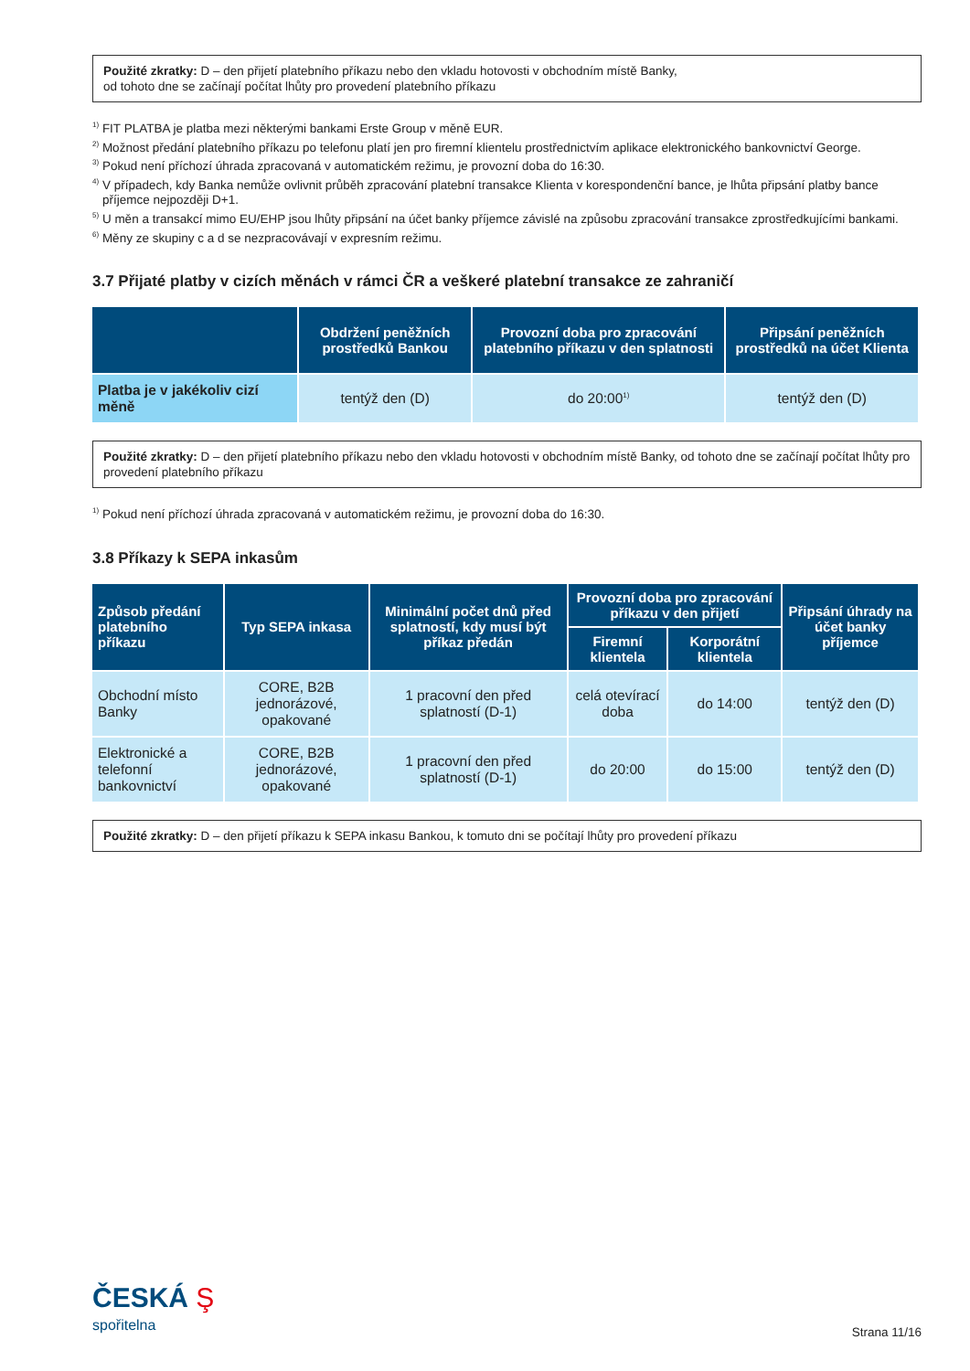Použité zkratky: D – den přijetí platebního příkazu nebo den vkladu hotovosti v obchodním místě Banky,
od tohoto dne se začínají počítat lhůty pro provedení platebního příkazu
<sup>1)</sup> FIT PLATBA je platba mezi některými bankami Erste Group v měně EUR.
<sup>2)</sup> Možnost předání platebního příkazu po telefonu platí jen pro firemní klientelu prostřednictvím aplikace elektronického bankovnictví George.
<sup>3)</sup> Pokud není příchozí úhrada zpracovaná v automatickém režimu, je provozní doba do 16:30.
<sup>4)</sup> V případech, kdy Banka nemůže ovlivnit průběh zpracování platební transakce Klienta v korespondenční bance, je lhůta připsání platby bance příjemce nejpozději D+1.
<sup>5)</sup> U měn a transakcí mimo EU/EHP jsou lhůty připsání na účet banky příjemce závislé na způsobu zpracování transakce zprostředkujícími bankami.
<sup>6)</sup> Měny ze skupiny c a d se nezpracovávají v expresním režimu.
3.7 Přijaté platby v cizích měnách v rámci ČR a veškeré platební transakce ze zahraničí
| | Obdržení peněžních prostředků Bankou | Provozní doba pro zpracování platebního příkazu v den splatnosti | Připsání peněžních prostředků na účet Klienta |
| --- | --- | --- | --- |
| Platba je v jakékoliv cizí měně | tentýž den (D) | do 20:00<sup>1)</sup> | tentýž den (D) |
Použité zkratky: D – den přijetí platebního příkazu nebo den vkladu hotovosti v obchodním místě Banky, od tohoto dne se začínají počítat lhůty pro provedení platebního příkazu
<sup>1)</sup> Pokud není příchozí úhrada zpracovaná v automatickém režimu, je provozní doba do 16:30.
3.8 Příkazy k SEPA inkasům
| Způsob předání platebního příkazu | Typ SEPA inkasa | Minimální počet dnů před splatností, kdy musí být příkaz předán | Provozní doba pro zpracování příkazu v den přijetí | | Připsání úhrady na účet banky příjemce |
| --- | --- | --- | --- | --- | --- |
| | | | Firemní klientela | Korporátní klientela | |
| Obchodní místo Banky | CORE, B2B jednorázové, opakované | 1 pracovní den před splatností (D-1) | celá otevírací doba | do 14:00 | tentýž den (D) |
| Elektronické a telefonní bankovnictví | CORE, B2B jednorázové, opakované | 1 pracovní den před splatností (D-1) | do 20:00 | do 15:00 | tentýž den (D) |
Použité zkratky: D – den přijetí příkazu k SEPA inkasu Bankou, k tomuto dni se počítají lhůty pro provedení příkazu
ČESKÁ Ş
spořitelna
Strana 11/16